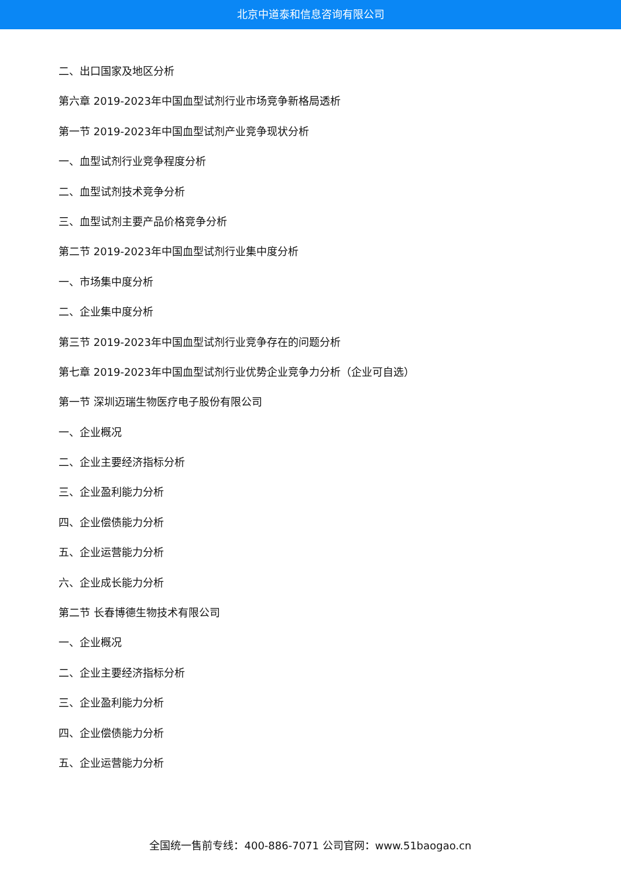北京中道泰和信息咨询有限公司
二、出口国家及地区分析
第六章 2019-2023年中国血型试剂行业市场竞争新格局透析
第一节 2019-2023年中国血型试剂产业竞争现状分析
一、血型试剂行业竞争程度分析
二、血型试剂技术竞争分析
三、血型试剂主要产品价格竞争分析
第二节 2019-2023年中国血型试剂行业集中度分析
一、市场集中度分析
二、企业集中度分析
第三节 2019-2023年中国血型试剂行业竞争存在的问题分析
第七章 2019-2023年中国血型试剂行业优势企业竞争力分析（企业可自选）
第一节 深圳迈瑞生物医疗电子股份有限公司
一、企业概况
二、企业主要经济指标分析
三、企业盈利能力分析
四、企业偿债能力分析
五、企业运营能力分析
六、企业成长能力分析
第二节 长春博德生物技术有限公司
一、企业概况
二、企业主要经济指标分析
三、企业盈利能力分析
四、企业偿债能力分析
五、企业运营能力分析
全国统一售前专线：400-886-7071 公司官网：www.51baogao.cn